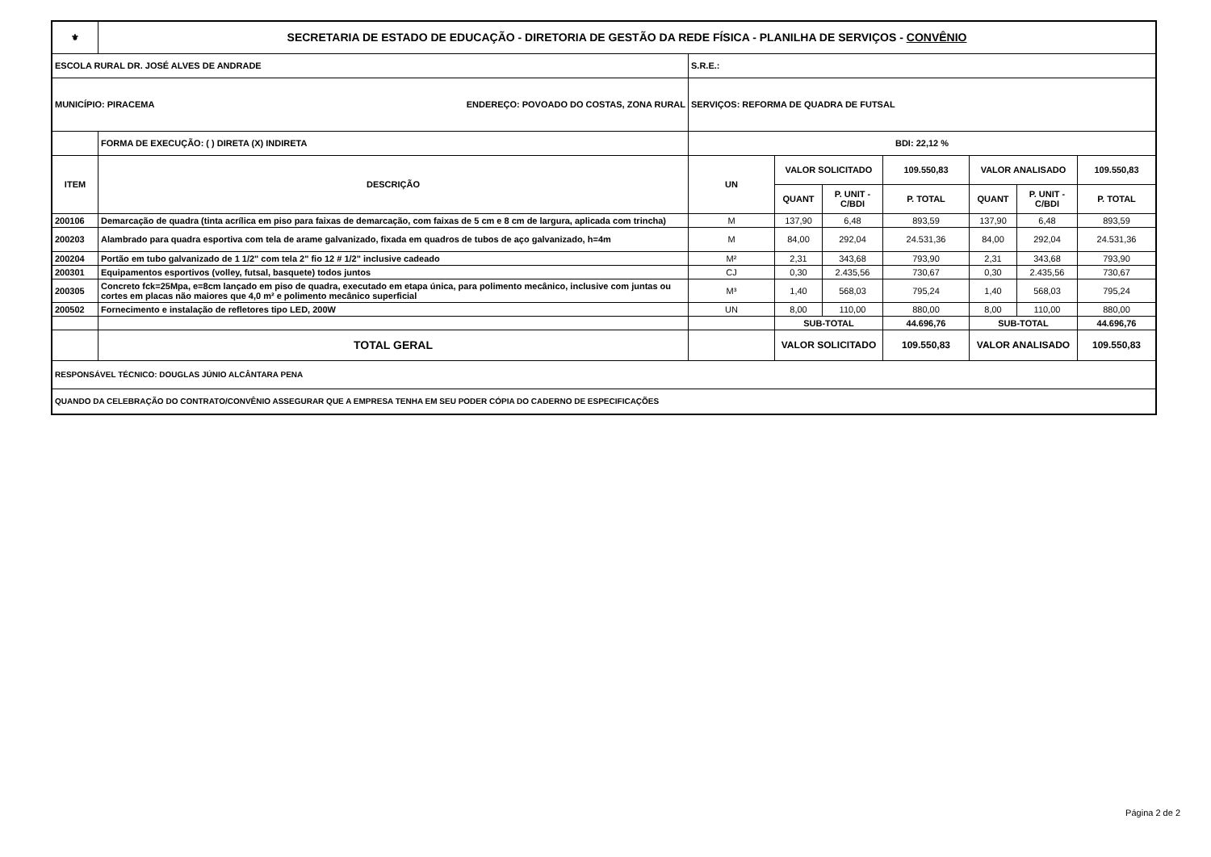| ⚜ | SECRETARIA DE ESTADO DE EDUCAÇÃO - DIRETORIA DE GESTÃO DA REDE FÍSICA - PLANILHA DE SERVIÇOS - CONVÊNIO | | | | | | | |
| ESCOLA RURAL DR. JOSÉ ALVES DE ANDRADE | | S.R.E.: | | | | | | |
| MUNICÍPIO: PIRACEMA ENDEREÇO: POVOADO DO COSTAS, ZONA RURAL | | SERVIÇOS: REFORMA DE QUADRA DE FUTSAL | | | | | | |
| | FORMA DE EXECUÇÃO: ( ) DIRETA (X) INDIRETA | BDI: 22,12 % | | | | | | |
| ITEM | DESCRIÇÃO | UN | VALOR SOLICITADO | | 109.550,83 | VALOR ANALISADO | | 109.550,83 |
| | | | QUANT | P. UNIT - C/BDI | P. TOTAL | QUANT | P. UNIT - C/BDI | P. TOTAL |
| 200106 | Demarcação de quadra (tinta acrílica em piso para faixas de demarcação, com faixas de 5 cm e 8 cm de largura, aplicada com trincha) | M | 137,90 | 6,48 | 893,59 | 137,90 | 6,48 | 893,59 |
| 200203 | Alambrado para quadra esportiva com tela de arame galvanizado, fixada em quadros de tubos de aço galvanizado, h=4m | M | 84,00 | 292,04 | 24.531,36 | 84,00 | 292,04 | 24.531,36 |
| 200204 | Portão em tubo galvanizado de 1 1/2" com tela 2" fio 12 # 1/2" inclusive cadeado | M² | 2,31 | 343,68 | 793,90 | 2,31 | 343,68 | 793,90 |
| 200301 | Equipamentos esportivos (volley, futsal, basquete) todos juntos | CJ | 0,30 | 2.435,56 | 730,67 | 0,30 | 2.435,56 | 730,67 |
| 200305 | Concreto fck=25Mpa, e=8cm lançado em piso de quadra, executado em etapa única, para polimento mecânico, inclusive com juntas ou cortes em placas não maiores que 4,0 m² e polimento mecânico superficial | M³ | 1,40 | 568,03 | 795,24 | 1,40 | 568,03 | 795,24 |
| 200502 | Fornecimento e instalação de refletores tipo LED, 200W | UN | 8,00 | 110,00 | 880,00 | 8,00 | 110,00 | 880,00 |
| | | | SUB-TOTAL | | 44.696,76 | SUB-TOTAL | | 44.696,76 |
| | TOTAL GERAL | | VALOR SOLICITADO | | 109.550,83 | VALOR ANALISADO | | 109.550,83 |
| RESPONSÁVEL TÉCNICO: DOUGLAS JÚNIO ALCÂNTARA PENA | | | | | | | | |
| QUANDO DA CELEBRAÇÃO DO CONTRATO/CONVÊNIO ASSEGURAR QUE A EMPRESA TENHA EM SEU PODER CÓPIA DO CADERNO DE ESPECIFICAÇÕES | | | | | | | | |
Página 2 de 2